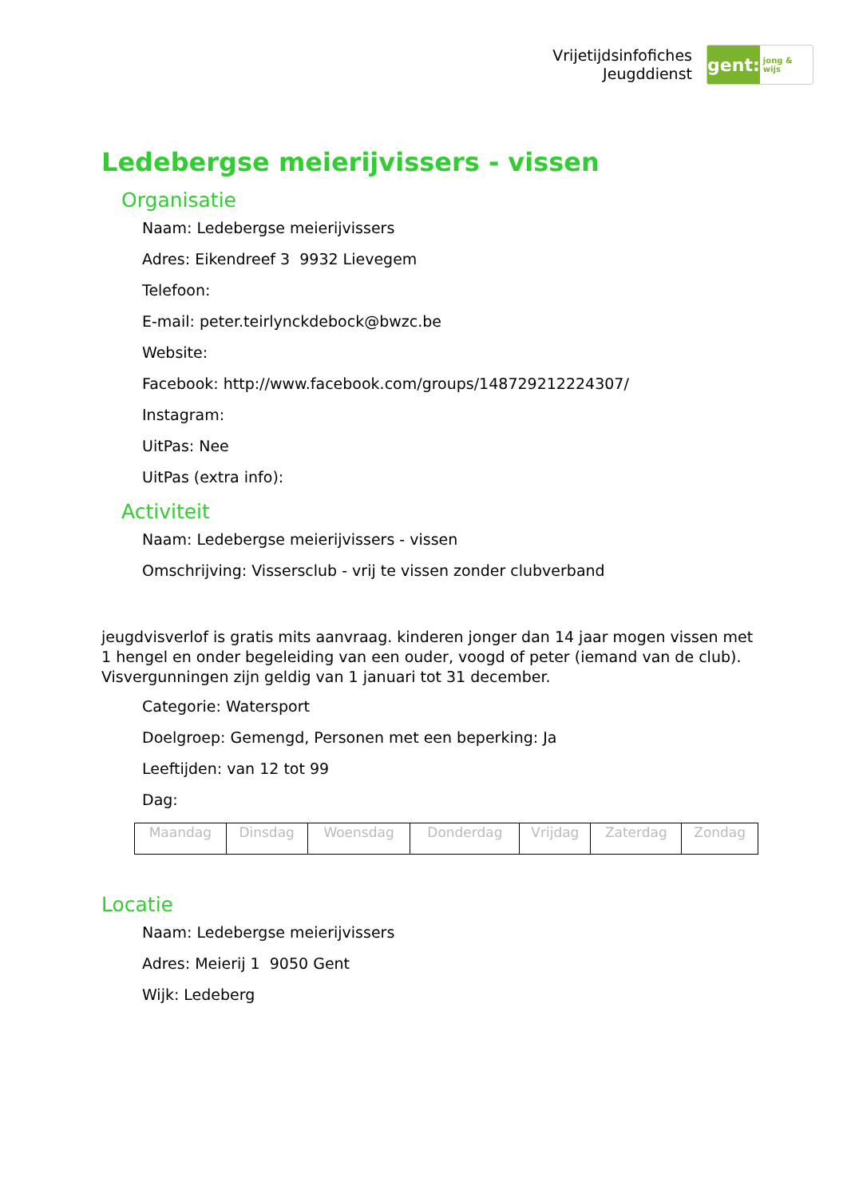Vrijetijdsinfofiches
Jeugddienst
gent:
jong & wijs
Ledebergse meierijvissers - vissen
Organisatie
Naam: Ledebergse meierijvissers
Adres: Eikendreef 3 9932 Lievegem
Telefoon:
E-mail: peter.teirlynckdebock@bwzc.be
Website:
Facebook: http://www.facebook.com/groups/148729212224307/
Instagram:
UitPas: Nee
UitPas (extra info):
Activiteit
Naam: Ledebergse meierijvissers - vissen
Omschrijving: Vissersclub - vrij te vissen zonder clubverband
jeugdvisverlof is gratis mits aanvraag. kinderen jonger dan 14 jaar mogen vissen met 1 hengel en onder begeleiding van een ouder, voogd of peter (iemand van de club). Visvergunningen zijn geldig van 1 januari tot 31 december.
Categorie: Watersport
Doelgroep: Gemengd, Personen met een beperking: Ja
Leeftijden: van 12 tot 99
Dag:
| Maandag | Dinsdag | Woensdag | Donderdag | Vrijdag | Zaterdag | Zondag |
Locatie
Naam: Ledebergse meierijvissers
Adres: Meierij 1 9050 Gent
Wijk: Ledeberg